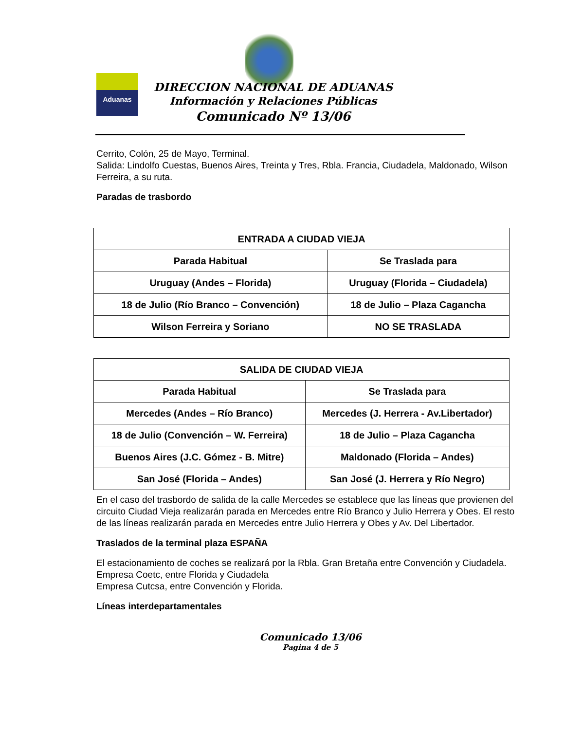Aduanas
DIRECCION NACIONAL DE ADUANAS
Información y Relaciones Públicas
Comunicado Nº 13/06
Cerrito, Colón, 25 de Mayo, Terminal.
Salida: Lindolfo Cuestas, Buenos Aires, Treinta y Tres, Rbla. Francia, Ciudadela, Maldonado, Wilson Ferreira, a su ruta.
Paradas de trasbordo
| ENTRADA A CIUDAD VIEJA | |
| --- | --- |
| Parada Habitual | Se Traslada para |
| Uruguay (Andes – Florida) | Uruguay (Florida – Ciudadela) |
| 18 de Julio (Río Branco – Convención) | 18 de Julio – Plaza Cagancha |
| Wilson Ferreira y Soriano | NO SE TRASLADA |
| SALIDA DE CIUDAD VIEJA | |
| --- | --- |
| Parada Habitual | Se Traslada para |
| Mercedes (Andes – Río Branco) | Mercedes (J. Herrera - Av.Libertador) |
| 18 de Julio (Convención – W. Ferreira) | 18 de Julio – Plaza Cagancha |
| Buenos Aires (J.C. Gómez - B. Mitre) | Maldonado (Florida – Andes) |
| San José (Florida – Andes) | San José (J. Herrera y Río Negro) |
En el caso del trasbordo de salida de la calle Mercedes se establece que las líneas que provienen del circuito Ciudad Vieja realizarán parada en Mercedes entre Río Branco y Julio Herrera y Obes. El resto de las líneas realizarán parada en Mercedes entre Julio Herrera y Obes y Av. Del Libertador.
Traslados de la terminal plaza ESPAÑA
El estacionamiento de coches se realizará por la Rbla. Gran Bretaña entre Convención y Ciudadela.
Empresa Coetc, entre Florida y Ciudadela
Empresa Cutcsa, entre Convención y Florida.
Líneas interdepartamentales
Comunicado 13/06
Pagina 4 de 5